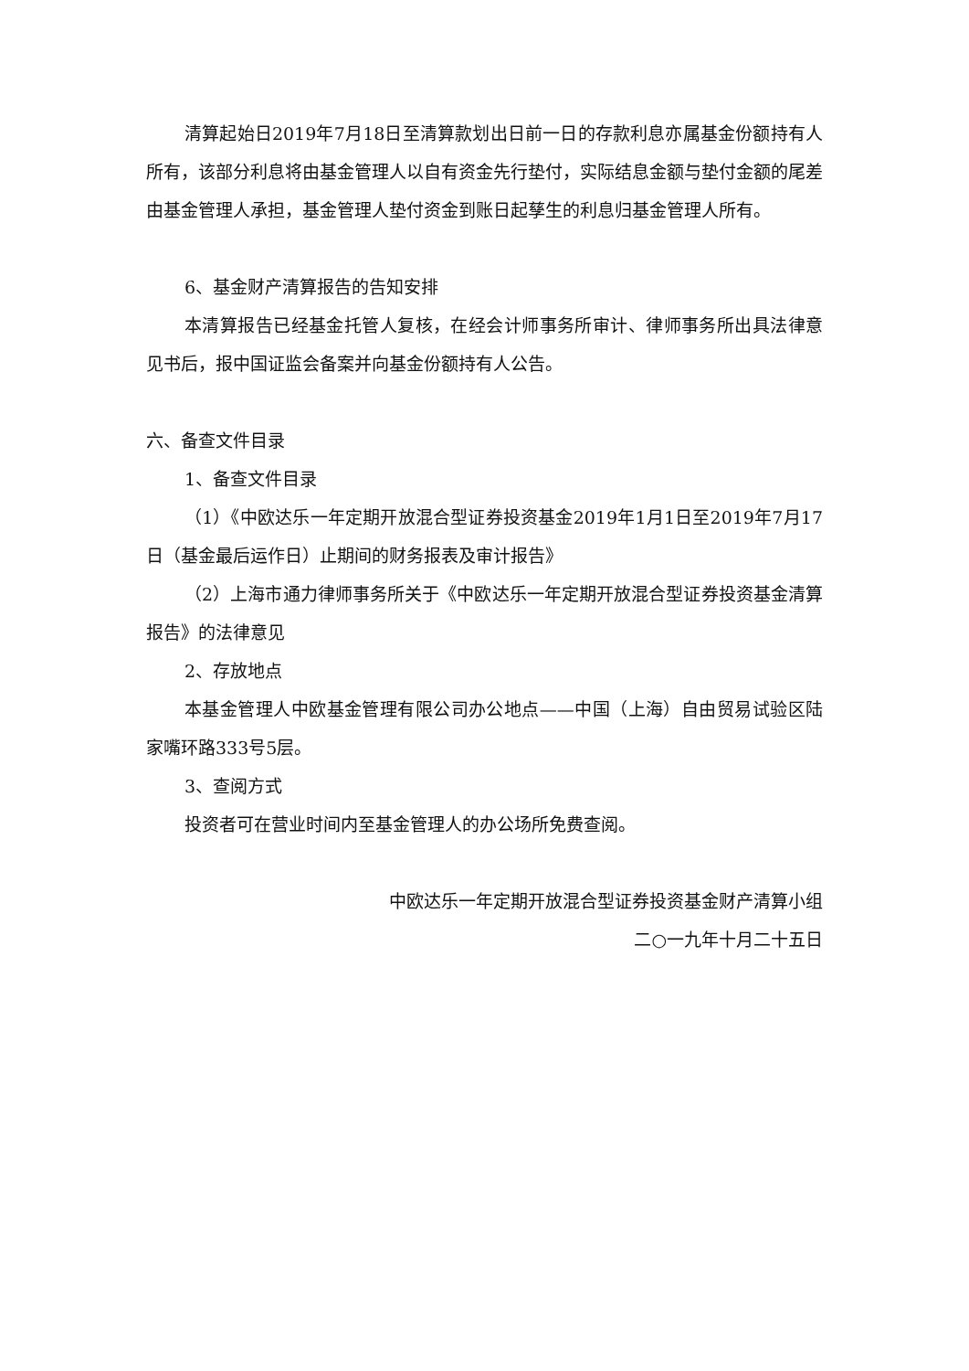清算起始日2019年7月18日至清算款划出日前一日的存款利息亦属基金份额持有人所有，该部分利息将由基金管理人以自有资金先行垫付，实际结息金额与垫付金额的尾差由基金管理人承担，基金管理人垫付资金到账日起孳生的利息归基金管理人所有。
6、基金财产清算报告的告知安排
本清算报告已经基金托管人复核，在经会计师事务所审计、律师事务所出具法律意见书后，报中国证监会备案并向基金份额持有人公告。
六、备查文件目录
1、备查文件目录
（1）《中欧达乐一年定期开放混合型证券投资基金2019年1月1日至2019年7月17日（基金最后运作日）止期间的财务报表及审计报告》
（2）上海市通力律师事务所关于《中欧达乐一年定期开放混合型证券投资基金清算报告》的法律意见
2、存放地点
本基金管理人中欧基金管理有限公司办公地点——中国（上海）自由贸易试验区陆家嘴环路333号5层。
3、查阅方式
投资者可在营业时间内至基金管理人的办公场所免费查阅。
中欧达乐一年定期开放混合型证券投资基金财产清算小组
二○一九年十月二十五日